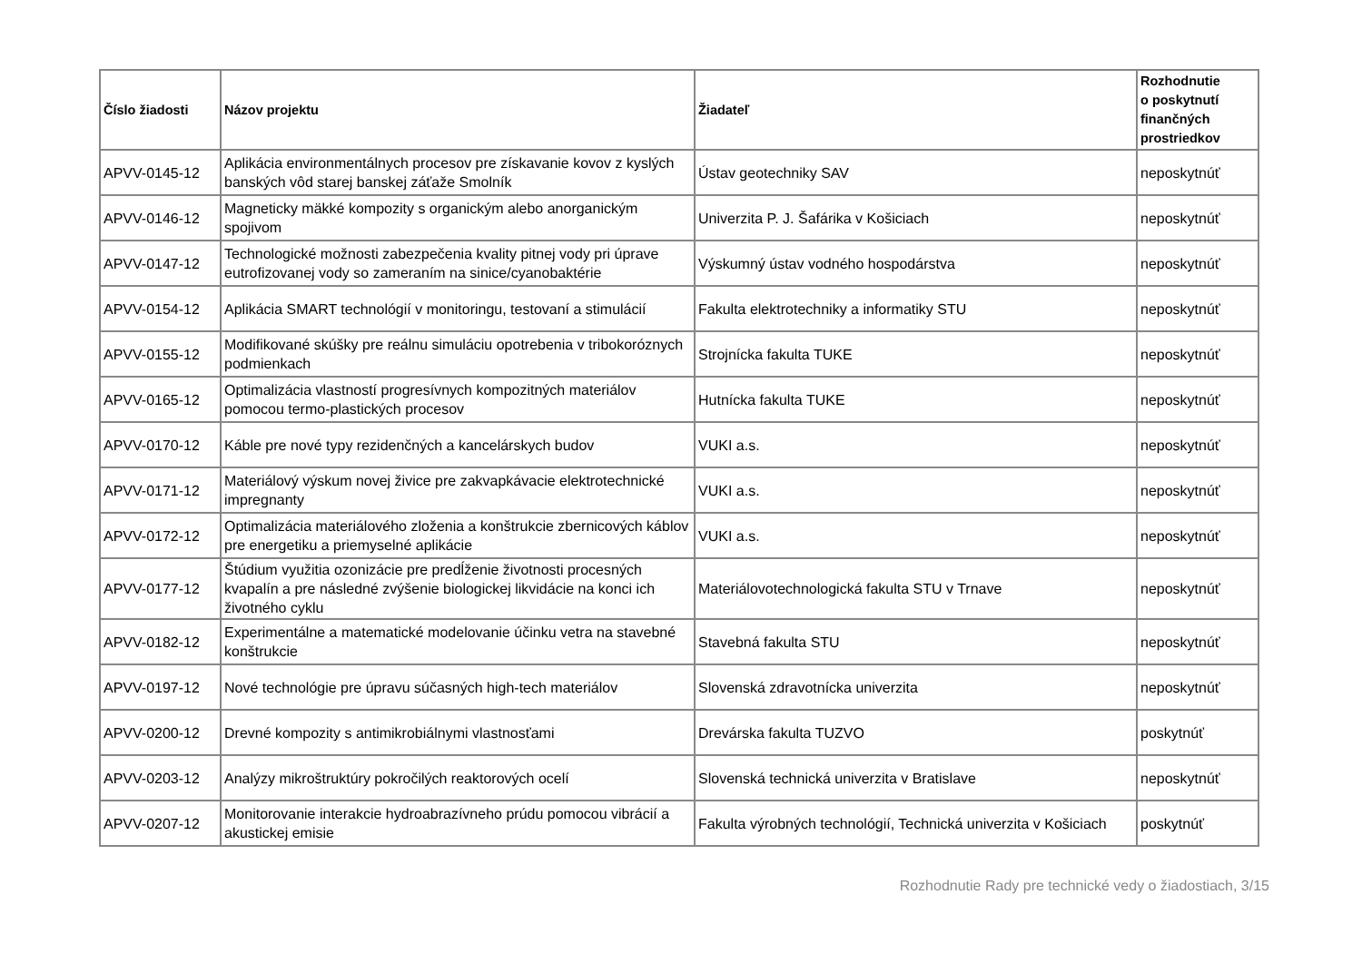| Číslo žiadosti | Názov projektu | Žiadateľ | Rozhodnutie o poskytnutí finančných prostriedkov |
| --- | --- | --- | --- |
| APVV-0145-12 | Aplikácia environmentálnych procesov pre získavanie kovov z kyslých banských vôd starej banskej záťaže Smolník | Ústav geotechniky SAV | neposkytnúť |
| APVV-0146-12 | Magneticky mäkké kompozity s organickým alebo anorganickým spojivom | Univerzita P. J. Šafárika v Košiciach | neposkytnúť |
| APVV-0147-12 | Technologické možnosti zabezpečenia kvality pitnej vody pri úprave eutrofizovanej vody so zameraním na sinice/cyanobaktérie | Výskumný ústav vodného hospodárstva | neposkytnúť |
| APVV-0154-12 | Aplikácia SMART technológií v monitoringu, testovaní a stimulácií | Fakulta elektrotechniky a informatiky STU | neposkytnúť |
| APVV-0155-12 | Modifikované skúšky pre reálnu simuláciu opotrebenia v tribokoróznych podmienkach | Strojnícka fakulta TUKE | neposkytnúť |
| APVV-0165-12 | Optimalizácia vlastností progresívnych kompozitných materiálov pomocou termo-plastických procesov | Hutnícka fakulta TUKE | neposkytnúť |
| APVV-0170-12 | Káble pre nové typy rezidenčných a kancelárskych budov | VUKI a.s. | neposkytnúť |
| APVV-0171-12 | Materiálový výskum novej živice pre zakvapkávacie elektrotechnické impregnanty | VUKI a.s. | neposkytnúť |
| APVV-0172-12 | Optimalizácia materiálového zloženia a konštrukcie zbernicových káblov pre energetiku a priemyselné aplikácie | VUKI a.s. | neposkytnúť |
| APVV-0177-12 | Štúdium využitia ozonizácie pre predĺženie životnosti procesných kvapalín a pre následné zvýšenie biologickej likvidácie na konci ich životného cyklu | Materiálovotechnologická fakulta STU v Trnave | neposkytnúť |
| APVV-0182-12 | Experimentálne a matematické modelovanie účinku vetra na stavebné konštrukcie | Stavebná fakulta STU | neposkytnúť |
| APVV-0197-12 | Nové technológie pre úpravu súčasných high-tech materiálov | Slovenská zdravotnícka univerzita | neposkytnúť |
| APVV-0200-12 | Drevné kompozity s antimikrobiálnymi vlastnosťami | Drevárska fakulta TUZVO | poskytnúť |
| APVV-0203-12 | Analýzy mikroštruktúry pokročilých reaktorových ocelí | Slovenská technická univerzita v Bratislave | neposkytnúť |
| APVV-0207-12 | Monitorovanie interakcie hydroabrazívneho prúdu pomocou vibrácií a akustickej emisie | Fakulta výrobných technológií, Technická univerzita v Košiciach | poskytnúť |
Rozhodnutie Rady pre technické vedy o žiadostiach, 3/15